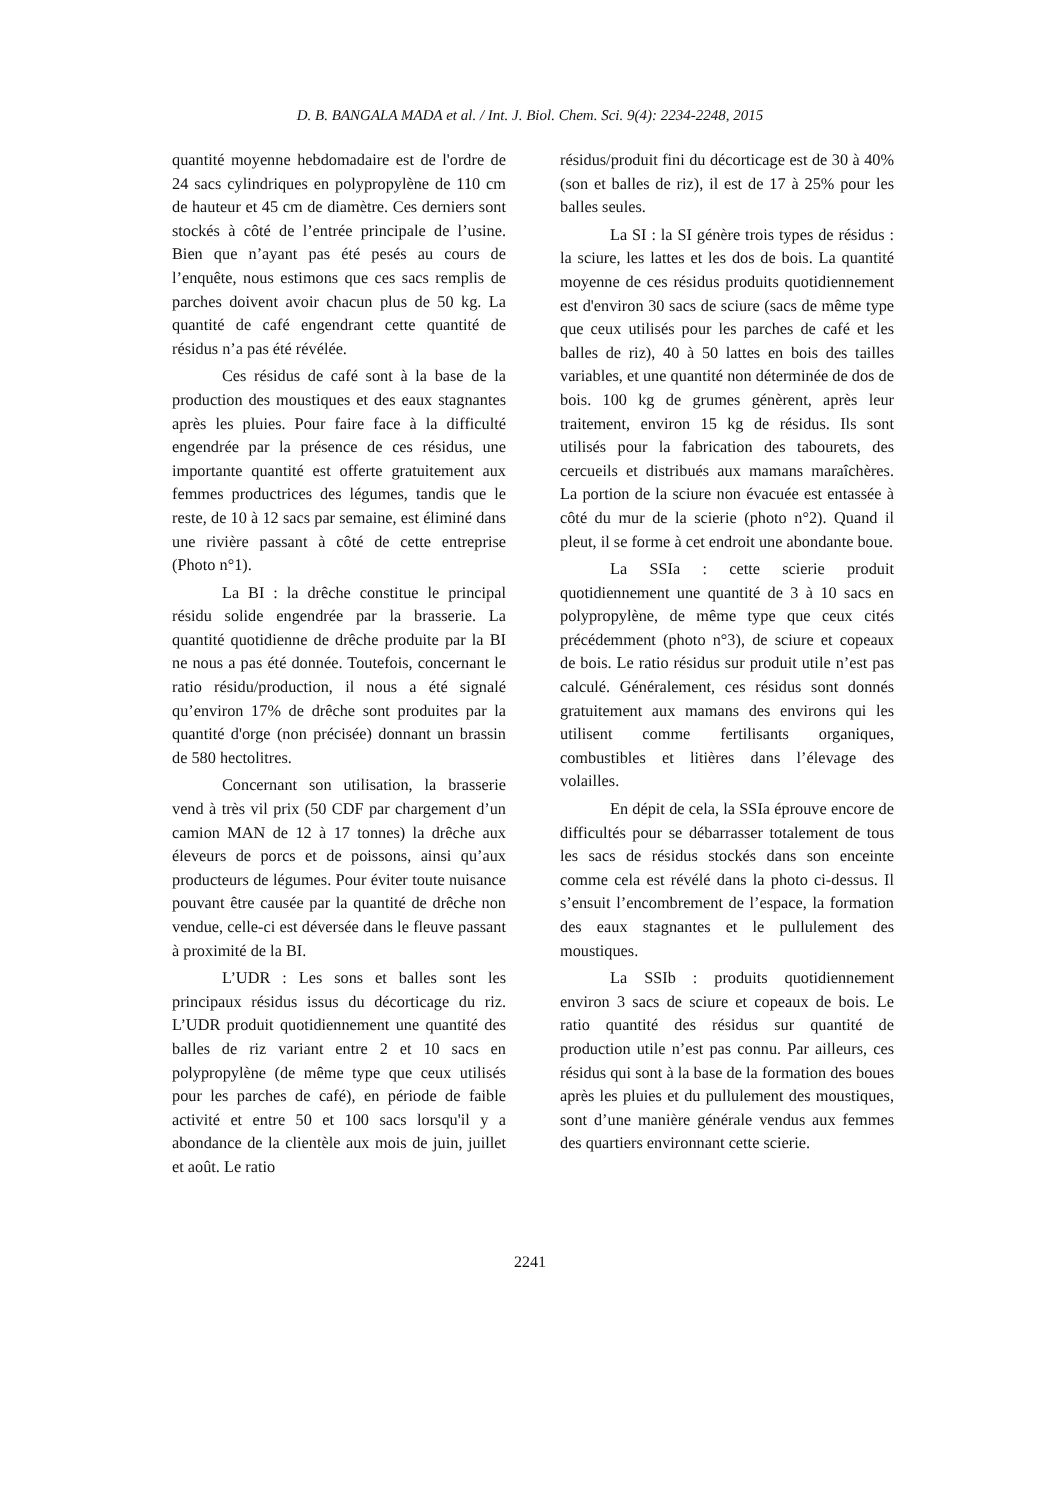D. B. BANGALA MADA et al. / Int. J. Biol. Chem. Sci. 9(4): 2234-2248, 2015
quantité moyenne hebdomadaire est de l'ordre de 24 sacs cylindriques en polypropylène de 110 cm de hauteur et 45 cm de diamètre. Ces derniers sont stockés à côté de l’entrée principale de l’usine. Bien que n’ayant pas été pesés au cours de l’enquête, nous estimons que ces sacs remplis de parches doivent avoir chacun plus de 50 kg. La quantité de café engendrant cette quantité de résidus n’a pas été révélée.
Ces résidus de café sont à la base de la production des moustiques et des eaux stagnantes après les pluies. Pour faire face à la difficulté engendrée par la présence de ces résidus, une importante quantité est offerte gratuitement aux femmes productrices des légumes, tandis que le reste, de 10 à 12 sacs par semaine, est éliminé dans une rivière passant à côté de cette entreprise (Photo n°1).
La BI : la drêche constitue le principal résidu solide engendrée par la brasserie. La quantité quotidienne de drêche produite par la BI ne nous a pas été donnée. Toutefois, concernant le ratio résidu/production, il nous a été signalé qu’environ 17% de drêche sont produites par la quantité d'orge (non précisée) donnant un brassin de 580 hectolitres.
Concernant son utilisation, la brasserie vend à très vil prix (50 CDF par chargement d’un camion MAN de 12 à 17 tonnes) la drêche aux éleveurs de porcs et de poissons, ainsi qu’aux producteurs de légumes. Pour éviter toute nuisance pouvant être causée par la quantité de drêche non vendue, celle-ci est déversée dans le fleuve passant à proximité de la BI.
L’UDR : Les sons et balles sont les principaux résidus issus du décorticage du riz. L’UDR produit quotidiennement une quantité des balles de riz variant entre 2 et 10 sacs en polypropylène (de même type que ceux utilisés pour les parches de café), en période de faible activité et entre 50 et 100 sacs lorsqu'il y a abondance de la clientèle aux mois de juin, juillet et août. Le ratio
résidus/produit fini du décorticage est de 30 à 40% (son et balles de riz), il est de 17 à 25% pour les balles seules.
La SI : la SI génère trois types de résidus : la sciure, les lattes et les dos de bois. La quantité moyenne de ces résidus produits quotidiennement est d'environ 30 sacs de sciure (sacs de même type que ceux utilisés pour les parches de café et les balles de riz), 40 à 50 lattes en bois des tailles variables, et une quantité non déterminée de dos de bois. 100 kg de grumes génèrent, après leur traitement, environ 15 kg de résidus. Ils sont utilisés pour la fabrication des tabourets, des cercueils et distribués aux mamans maraîchères. La portion de la sciure non évacuée est entassée à côté du mur de la scierie (photo n°2). Quand il pleut, il se forme à cet endroit une abondante boue.
La SSIa : cette scierie produit quotidiennement une quantité de 3 à 10 sacs en polypropylène, de même type que ceux cités précédemment (photo n°3), de sciure et copeaux de bois. Le ratio résidus sur produit utile n’est pas calculé. Généralement, ces résidus sont donnés gratuitement aux mamans des environs qui les utilisent comme fertilisants organiques, combustibles et litières dans l’élevage des volailles.
En dépit de cela, la SSIa éprouve encore de difficultés pour se débarrasser totalement de tous les sacs de résidus stockés dans son enceinte comme cela est révélé dans la photo ci-dessus. Il s’ensuit l’encombrement de l’espace, la formation des eaux stagnantes et le pullulement des moustiques.
La SSIb : produits quotidiennement environ 3 sacs de sciure et copeaux de bois. Le ratio quantité des résidus sur quantité de production utile n’est pas connu. Par ailleurs, ces résidus qui sont à la base de la formation des boues après les pluies et du pullulement des moustiques, sont d’une manière générale vendus aux femmes des quartiers environnant cette scierie.
2241